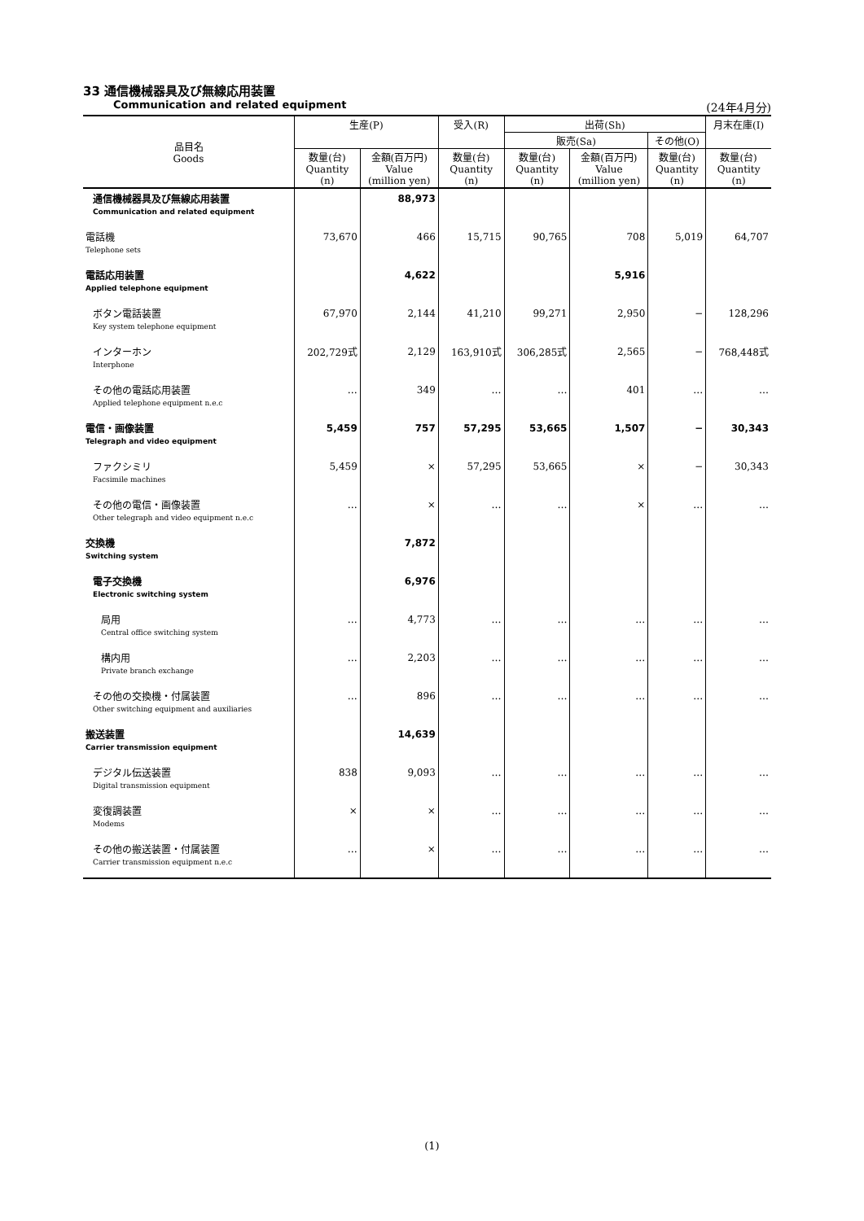33 通信機械器具及び無線応用装置
Communication and related equipment (24年4月分)
| 品目名 Goods | 生産(P) | | 受入(R) | 出荷(Sh) | | | 月末在庫(I) |
| --- | --- | --- | --- | --- | --- | --- | --- |
| | | | | 販売(Sa) | | その他(O) | |
| | 数量(台) Quantity (n) | 金額(百万円) Value (million yen) | 数量(台) Quantity (n) | 数量(台) Quantity (n) | 金額(百万円) Value (million yen) | 数量(台) Quantity (n) | 数量(台) Quantity (n) |
| 通信機械器具及び無線応用装置 | | 88,973 | | | | | |
| Communication and related equipment | | | | | | | |
| 電話機 | 73,670 | 466 | 15,715 | 90,765 | 708 | 5,019 | 64,707 |
| Telephone sets | | | | | | | |
| 電話応用装置 | | 4,622 | | | 5,916 | | |
| Applied telephone equipment | | | | | | | |
| ボタン電話装置 | 67,970 | 2,144 | 41,210 | 99,271 | 2,950 | − | 128,296 |
| Key system telephone equipment | | | | | | | |
| インターホン | 202,729式 | 2,129 | 163,910式 | 306,285式 | 2,565 | − | 768,448式 |
| Interphone | | | | | | | |
| その他の電話応用装置 | … | 349 | … | … | 401 | … | … |
| Applied telephone equipment n.e.c | | | | | | | |
| 電信・画像装置 | 5,459 | 757 | 57,295 | 53,665 | 1,507 | − | 30,343 |
| Telegraph and video equipment | | | | | | | |
| ファクシミリ | 5,459 | × | 57,295 | 53,665 | × | − | 30,343 |
| Facsimile machines | | | | | | | |
| その他の電信・画像装置 | … | × | … | … | × | … | … |
| Other telegraph and video equipment n.e.c | | | | | | | |
| 交換機 | | 7,872 | | | | | |
| Switching system | | | | | | | |
| 電子交換機 | | 6,976 | | | | | |
| Electronic switching system | | | | | | | |
| 局用 | … | 4,773 | … | … | … | … | … |
| Central office switching system | | | | | | | |
| 構内用 | … | 2,203 | … | … | … | … | … |
| Private branch exchange | | | | | | | |
| その他の交換機・付属装置 | … | 896 | … | … | … | … | … |
| Other switching equipment and auxiliaries | | | | | | | |
| 搬送装置 | | 14,639 | | | | | |
| Carrier transmission equipment | | | | | | | |
| デジタル伝送装置 | 838 | 9,093 | … | … | … | … | … |
| Digital transmission equipment | | | | | | | |
| 変復調装置 | × | × | … | … | … | … | … |
| Modems | | | | | | | |
| その他の搬送装置・付属装置 | … | × | … | … | … | … | … |
| Carrier transmission equipment n.e.c | | | | | | | |
(1)